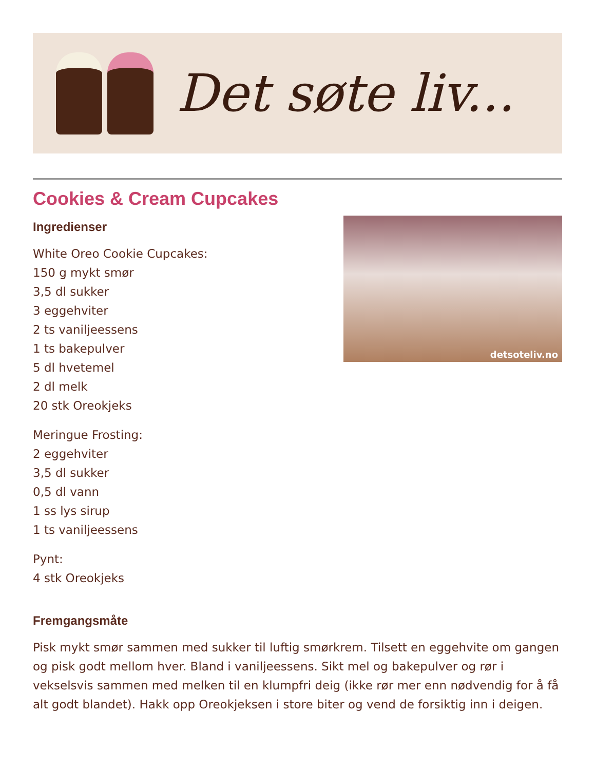Det søte liv...
Cookies & Cream Cupcakes
Ingredienser
White Oreo Cookie Cupcakes:
150 g mykt smør
3,5 dl sukker
3 eggehviter
2 ts vaniljeessens
1 ts bakepulver
5 dl hvetemel
2 dl melk
20 stk Oreokjeks
Meringue Frosting:
2 eggehviter
3,5 dl sukker
0,5 dl vann
1 ss lys sirup
1 ts vaniljeessens
Pynt:
4 stk Oreokjeks
detsoteliv.no
Fremgangsmåte
Pisk mykt smør sammen med sukker til luftig smørkrem. Tilsett en eggehvite om gangen og pisk godt mellom hver. Bland i vaniljeessens. Sikt mel og bakepulver og rør i vekselsvis sammen med melken til en klumpfri deig (ikke rør mer enn nødvendig for å få alt godt blandet). Hakk opp Oreokjeksen i store biter og vend de forsiktig inn i deigen.